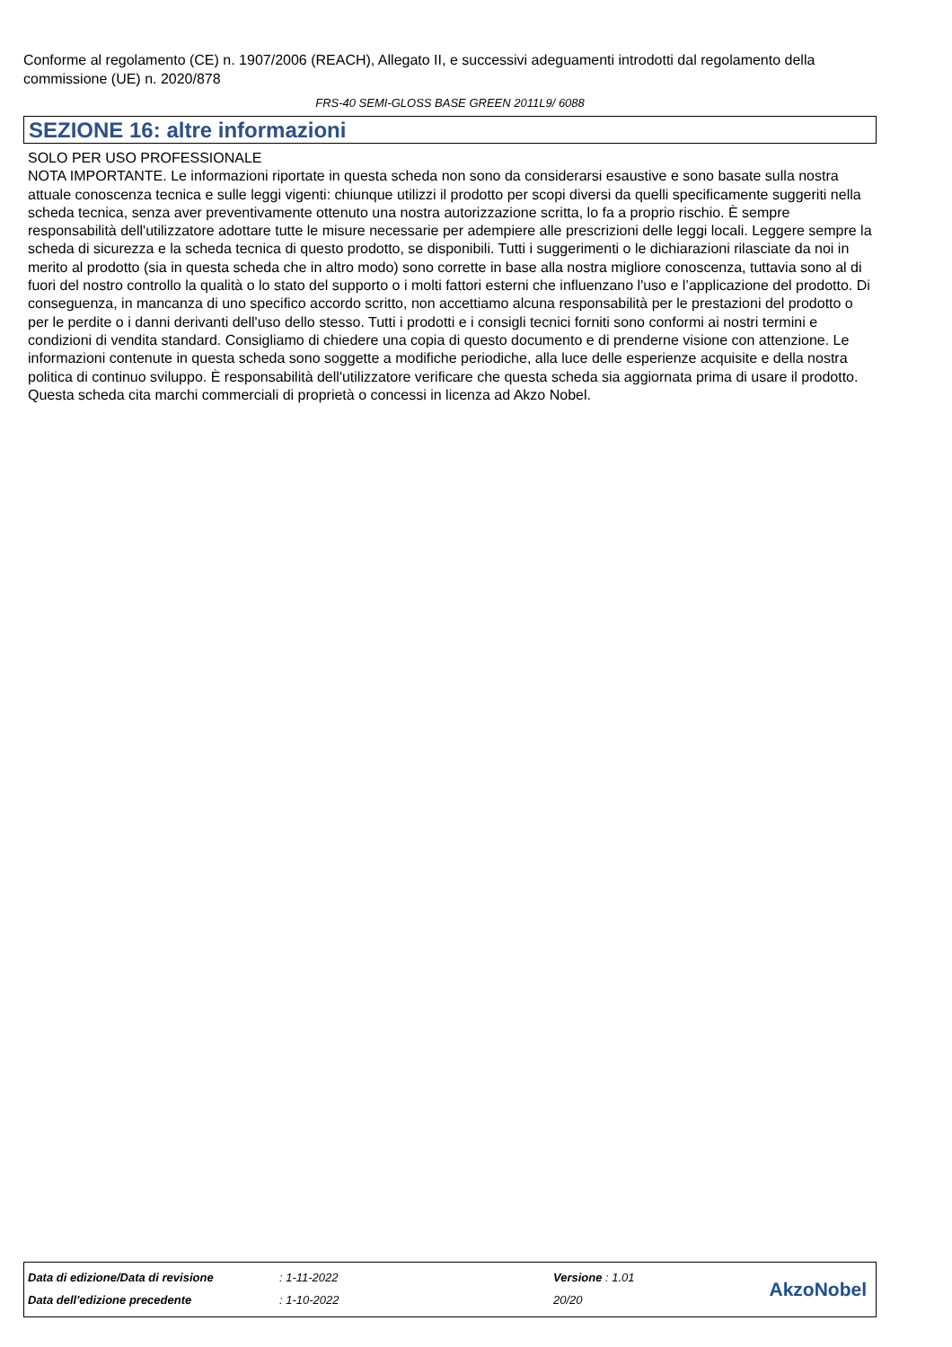Conforme al regolamento (CE) n. 1907/2006 (REACH), Allegato II, e successivi adeguamenti introdotti dal regolamento della commissione (UE) n. 2020/878
FRS-40 SEMI-GLOSS BASE GREEN 2011L9/ 6088
SEZIONE 16: altre informazioni
SOLO PER USO PROFESSIONALE
NOTA IMPORTANTE. Le informazioni riportate in questa scheda non sono da considerarsi esaustive e sono basate sulla nostra attuale conoscenza tecnica e sulle leggi vigenti: chiunque utilizzi il prodotto per scopi diversi da quelli specificamente suggeriti nella scheda tecnica, senza aver preventivamente ottenuto una nostra autorizzazione scritta, lo fa a proprio rischio. È sempre responsabilità dell'utilizzatore adottare tutte le misure necessarie per adempiere alle prescrizioni delle leggi locali. Leggere sempre la scheda di sicurezza e la scheda tecnica di questo prodotto, se disponibili. Tutti i suggerimenti o le dichiarazioni rilasciate da noi in merito al prodotto (sia in questa scheda che in altro modo) sono corrette in base alla nostra migliore conoscenza, tuttavia sono al di fuori del nostro controllo la qualità o lo stato del supporto o i molti fattori esterni che influenzano l'uso e l’applicazione del prodotto. Di conseguenza, in mancanza di uno specifico accordo scritto, non accettiamo alcuna responsabilità per le prestazioni del prodotto o per le perdite o i danni derivanti dell'uso dello stesso. Tutti i prodotti e i consigli tecnici forniti sono conformi ai nostri termini e condizioni di vendita standard. Consigliamo di chiedere una copia di questo documento e di prenderne visione con attenzione. Le informazioni contenute in questa scheda sono soggette a modifiche periodiche, alla luce delle esperienze acquisite e della nostra politica di continuo sviluppo. È responsabilità dell'utilizzatore verificare che questa scheda sia aggiornata prima di usare il prodotto.
Questa scheda cita marchi commerciali di proprietà o concessi in licenza ad Akzo Nobel.
| Data di edizione/Data di revisione | : 1-11-2022 | Versione : 1.01 |
| Data dell'edizione precedente | : 1-10-2022 | 20/20 |
AkzoNobel